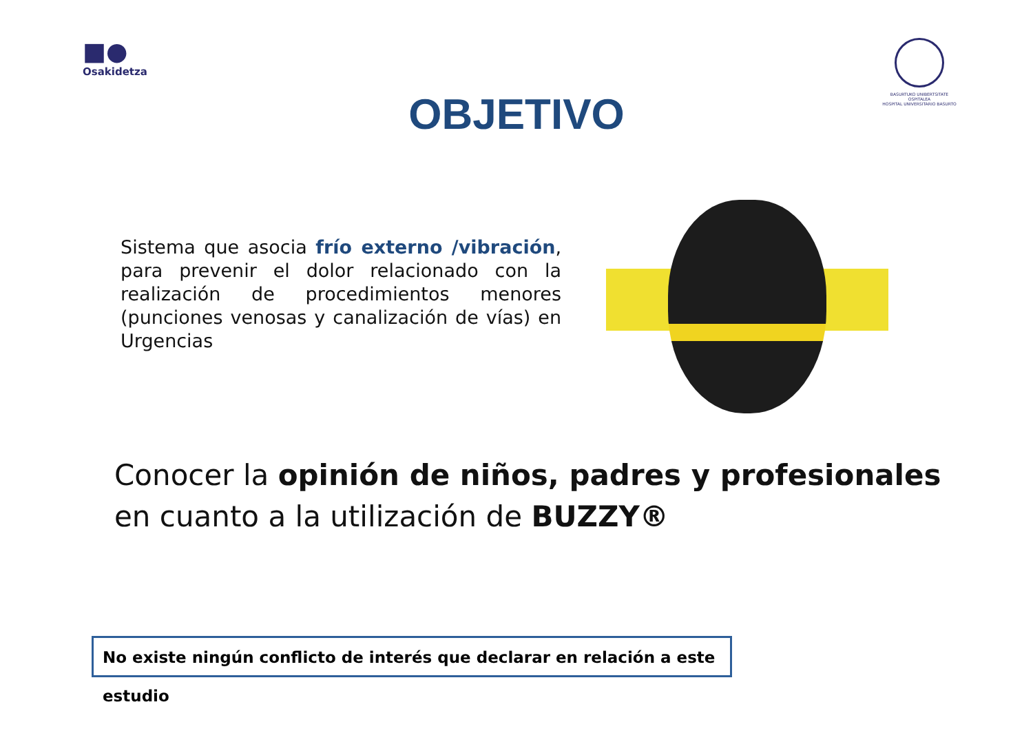■●
Osakidetza
BASURTUKO UNIBERTSITATE OSPITALEA
HOSPITAL UNIVERSITARIO BASURTO
OBJETIVO
Sistema que asocia frío externo /vibración, para prevenir el dolor relacionado con la realización de procedimientos menores (punciones venosas y canalización de vías) en Urgencias
Conocer la opinión de niños, padres y profesionales
en cuanto a la utilización de BUZZY®
No existe ningún conflicto de interés que declarar en relación a este estudio